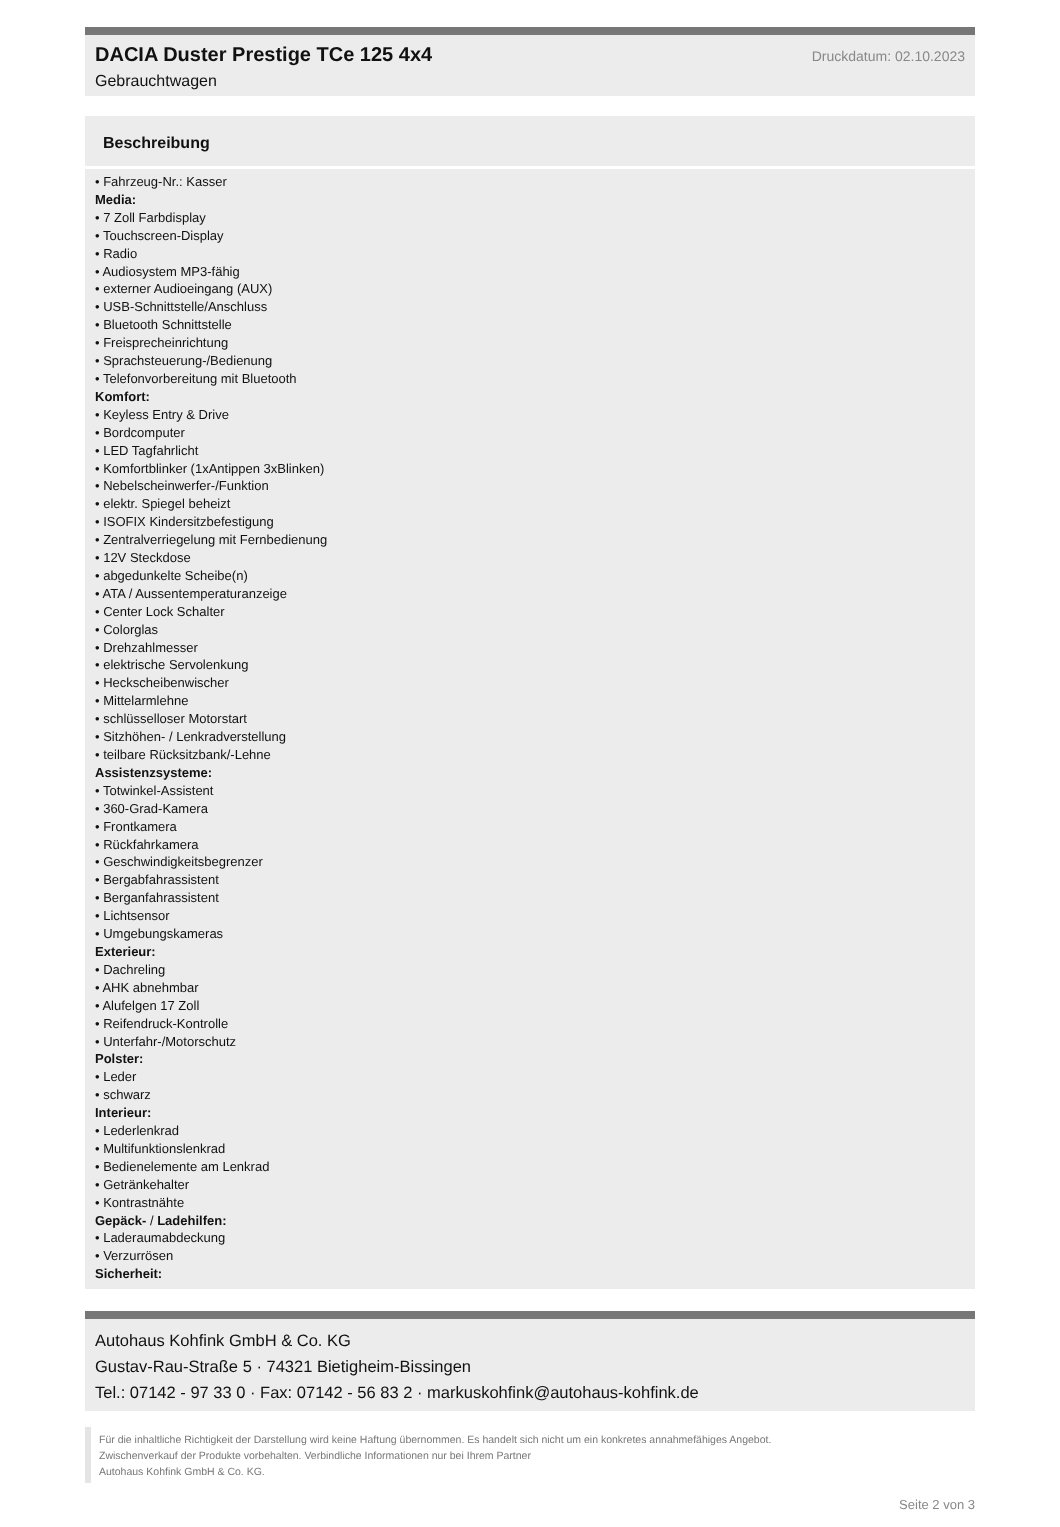DACIA Duster Prestige TCe 125 4x4
Druckdatum: 02.10.2023
Gebrauchtwagen
Beschreibung
• Fahrzeug-Nr.: Kasser
Media:
• 7 Zoll Farbdisplay
• Touchscreen-Display
• Radio
• Audiosystem MP3-fähig
• externer Audioeingang (AUX)
• USB-Schnittstelle/Anschluss
• Bluetooth Schnittstelle
• Freisprecheinrichtung
• Sprachsteuerung-/Bedienung
• Telefonvorbereitung mit Bluetooth
Komfort:
• Keyless Entry & Drive
• Bordcomputer
• LED Tagfahrlicht
• Komfortblinker (1xAntippen 3xBlinken)
• Nebelscheinwerfer-/Funktion
• elektr. Spiegel beheizt
• ISOFIX Kindersitzbefestigung
• Zentralverriegelung mit Fernbedienung
• 12V Steckdose
• abgedunkelte Scheibe(n)
• ATA / Aussentemperaturanzeige
• Center Lock Schalter
• Colorglas
• Drehzahlmesser
• elektrische Servolenkung
• Heckscheibenwischer
• Mittelarmlehne
• schlüsselloser Motorstart
• Sitzhöhen- / Lenkradverstellung
• teilbare Rücksitzbank/-Lehne
Assistenzsysteme:
• Totwinkel-Assistent
• 360-Grad-Kamera
• Frontkamera
• Rückfahrkamera
• Geschwindigkeitsbegrenzer
• Bergabfahrassistent
• Berganfahrassistent
• Lichtsensor
• Umgebungskameras
Exterieur:
• Dachreling
• AHK abnehmbar
• Alufelgen 17 Zoll
• Reifendruck-Kontrolle
• Unterfahr-/Motorschutz
Polster:
• Leder
• schwarz
Interieur:
• Lederlenkrad
• Multifunktionslenkrad
• Bedienelemente am Lenkrad
• Getränkehalter
• Kontrastnähte
Gepäck- / Ladehilfen:
• Laderaumabdeckung
• Verzurrösen
Sicherheit:
Autohaus Kohfink GmbH & Co. KG
Gustav-Rau-Straße 5 · 74321 Bietigheim-Bissingen
Tel.: 07142 - 97 33 0 · Fax: 07142 - 56 83 2 · markuskohfink@autohaus-kohfink.de
Für die inhaltliche Richtigkeit der Darstellung wird keine Haftung übernommen. Es handelt sich nicht um ein konkretes annahmefähiges Angebot.
Zwischenverkauf der Produkte vorbehalten. Verbindliche Informationen nur bei Ihrem Partner
Autohaus Kohfink GmbH & Co. KG.
Seite 2 von 3